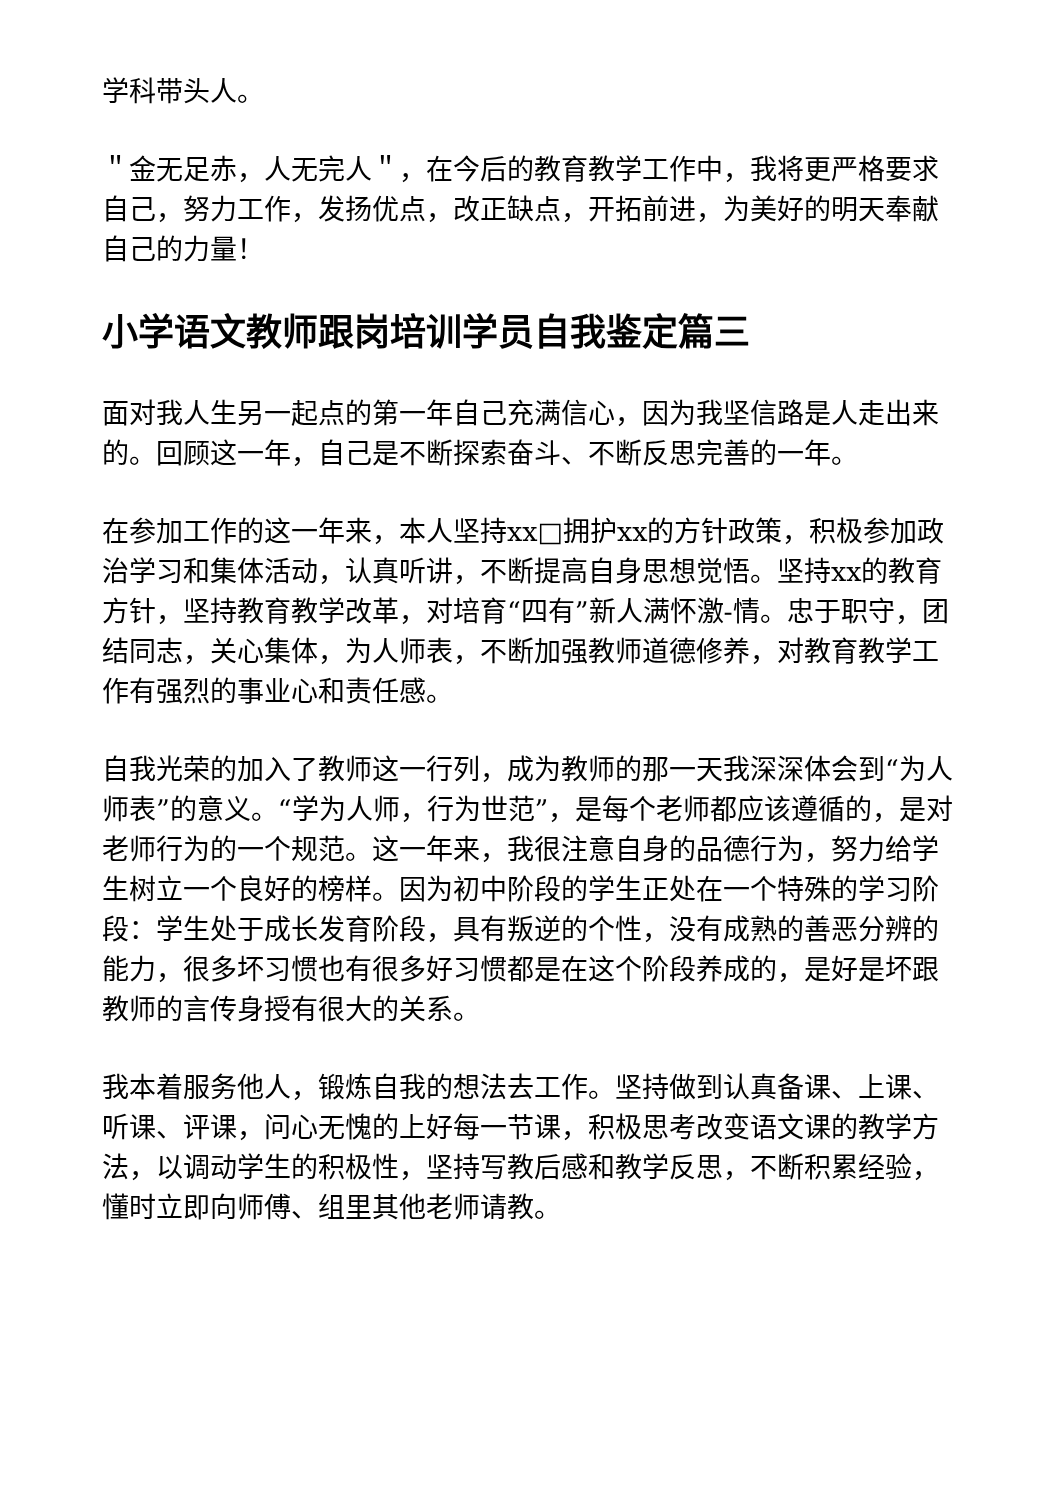学科带头人。
＂金无足赤，人无完人＂，在今后的教育教学工作中，我将更严格要求自己，努力工作，发扬优点，改正缺点，开拓前进，为美好的明天奉献自己的力量！
小学语文教师跟岗培训学员自我鉴定篇三
面对我人生另一起点的第一年自己充满信心，因为我坚信路是人走出来的。回顾这一年，自己是不断探索奋斗、不断反思完善的一年。
在参加工作的这一年来，本人坚持xx□拥护xx的方针政策，积极参加政治学习和集体活动，认真听讲，不断提高自身思想觉悟。坚持xx的教育方针，坚持教育教学改革，对培育“四有”新人满怀激-情。忠于职守，团结同志，关心集体，为人师表，不断加强教师道德修养，对教育教学工作有强烈的事业心和责任感。
自我光荣的加入了教师这一行列，成为教师的那一天我深深体会到“为人师表”的意义。“学为人师，行为世范”，是每个老师都应该遵循的，是对老师行为的一个规范。这一年来，我很注意自身的品德行为，努力给学生树立一个良好的榜样。因为初中阶段的学生正处在一个特殊的学习阶段：学生处于成长发育阶段，具有叛逆的个性，没有成熟的善恶分辨的能力，很多坏习惯也有很多好习惯都是在这个阶段养成的，是好是坏跟教师的言传身授有很大的关系。
我本着服务他人，锻炼自我的想法去工作。坚持做到认真备课、上课、听课、评课，问心无愧的上好每一节课，积极思考改变语文课的教学方法，以调动学生的积极性，坚持写教后感和教学反思，不断积累经验，懂时立即向师傅、组里其他老师请教。